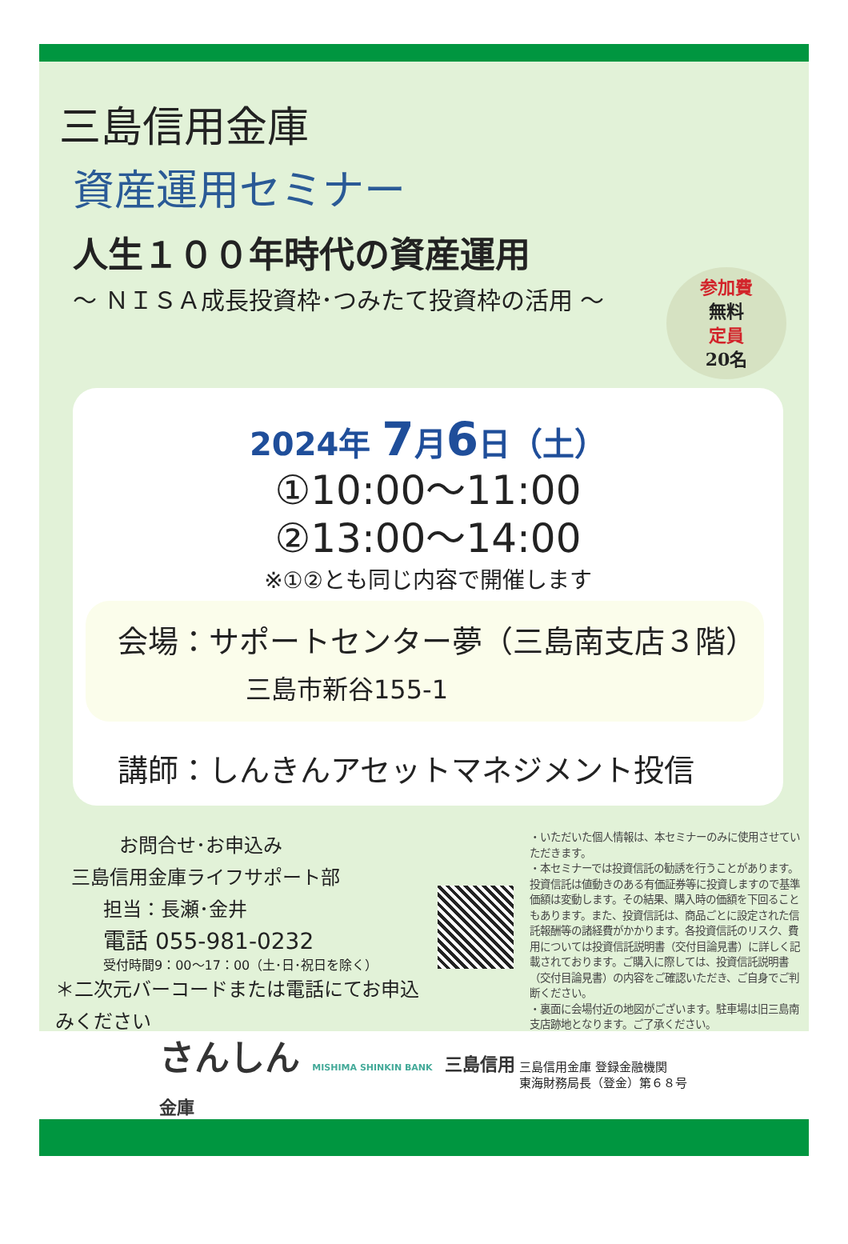三島信用金庫
資産運用セミナー
人生１００年時代の資産運用
～ ＮＩＳＡ成長投資枠･つみたて投資枠の活用 ～
参加費
無料
定員
20名
2024年 7月6日（土）
①10:00～11:00
②13:00～14:00
※①②とも同じ内容で開催します
会場：サポートセンター夢（三島南支店３階）
三島市新谷155-1
講師：しんきんアセットマネジメント投信
お問合せ･お申込み
三島信用金庫ライフサポート部
担当：長瀬･金井
電話 055-981-0232
受付時間9：00～17：00（土･日･祝日を除く）
＊二次元バーコードまたは電話にてお申込みください
・いただいた個人情報は、本セミナーのみに使用させていただきます。
・本セミナーでは投資信託の勧誘を行うことがあります。投資信託は値動きのある有価証券等に投資しますので基準価額は変動します。その結果、購入時の価額を下回ることもあります。また、投資信託は、商品ごとに設定された信託報酬等の諸経費がかかります。各投資信託のリスク、費用については投資信託説明書（交付目論見書）に詳しく記載されております。ご購入に際しては、投資信託説明書（交付目論見書）の内容をご確認いただき、ご自身でご判断ください。
・裏面に会場付近の地図がございます。駐車場は旧三島南支店跡地となります。ご了承ください。
さんしん MISHIMA SHINKIN BANK 三島信用金庫
三島信用金庫 登録金融機関
東海財務局長（登金）第６８号